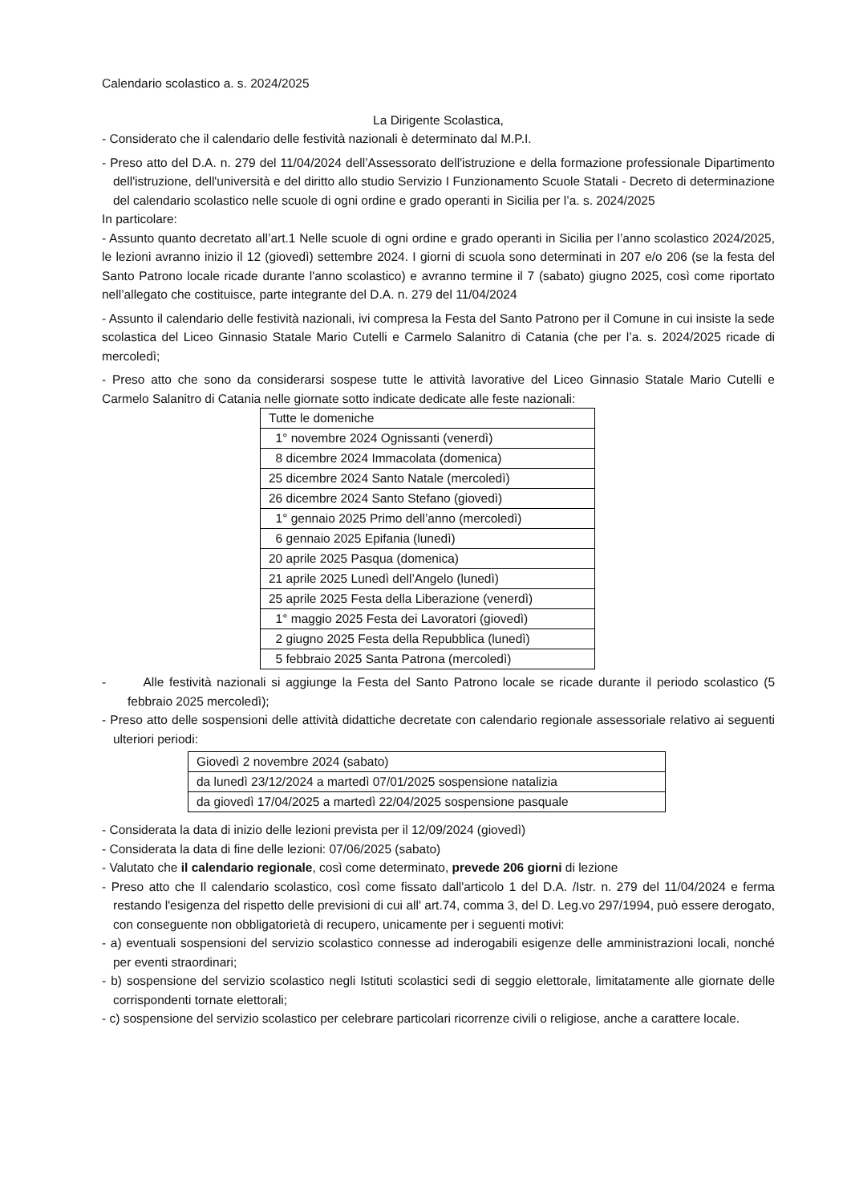Calendario scolastico a. s. 2024/2025
La Dirigente Scolastica,
- Considerato che il calendario delle festività nazionali è determinato dal M.P.I.
- Preso atto del D.A. n. 279 del 11/04/2024 dell’Assessorato dell'istruzione e della formazione professionale Dipartimento dell'istruzione, dell'università e del diritto allo studio Servizio I Funzionamento Scuole Statali - Decreto di determinazione del calendario scolastico nelle scuole di ogni ordine e grado operanti in Sicilia per l’a. s. 2024/2025
In particolare:
- Assunto quanto decretato all’art.1 Nelle scuole di ogni ordine e grado operanti in Sicilia per l’anno scolastico 2024/2025, le lezioni avranno inizio il 12 (giovedì) settembre 2024. I giorni di scuola sono determinati in 207 e/o 206 (se la festa del Santo Patrono locale ricade durante l'anno scolastico) e avranno termine il 7 (sabato) giugno 2025, così come riportato nell’allegato che costituisce, parte integrante del D.A. n. 279 del 11/04/2024
- Assunto il calendario delle festività nazionali, ivi compresa la Festa del Santo Patrono per il Comune in cui insiste la sede scolastica del Liceo Ginnasio Statale Mario Cutelli e Carmelo Salanitro di Catania (che per l’a. s. 2024/2025 ricade di mercoledì;
- Preso atto che sono da considerarsi sospese tutte le attività lavorative del Liceo Ginnasio Statale Mario Cutelli e Carmelo Salanitro di Catania nelle giornate sotto indicate dedicate alle feste nazionali:
| Tutte le domeniche |
| 1° novembre 2024 Ognissanti (venerdì) |
| 8 dicembre 2024 Immacolata (domenica) |
| 25 dicembre 2024 Santo Natale (mercoledì) |
| 26 dicembre 2024 Santo Stefano (giovedì) |
| 1° gennaio 2025 Primo dell’anno (mercoledì) |
| 6 gennaio 2025 Epifania (lunedì) |
| 20 aprile 2025 Pasqua (domenica) |
| 21 aprile 2025 Lunedì dell’Angelo (lunedì) |
| 25 aprile 2025 Festa della Liberazione (venerdì) |
| 1° maggio 2025 Festa dei Lavoratori (giovedì) |
| 2 giugno 2025 Festa della Repubblica (lunedì) |
| 5 febbraio 2025 Santa Patrona (mercoledì) |
- Alle festività nazionali si aggiunge la Festa del Santo Patrono locale se ricade durante il periodo scolastico (5 febbraio 2025 mercoledì);
- Preso atto delle sospensioni delle attività didattiche decretate con calendario regionale assessoriale relativo ai seguenti ulteriori periodi:
| Giovedì 2 novembre 2024 (sabato) |
| da lunedì 23/12/2024 a martedì 07/01/2025 sospensione natalizia |
| da giovedì 17/04/2025 a martedì 22/04/2025 sospensione pasquale |
- Considerata la data di inizio delle lezioni prevista per il 12/09/2024 (giovedì)
- Considerata la data di fine delle lezioni: 07/06/2025 (sabato)
- Valutato che il calendario regionale, così come determinato, prevede 206 giorni di lezione
- Preso atto che Il calendario scolastico, così come fissato dall'articolo 1 del D.A. /Istr. n. 279 del 11/04/2024 e ferma restando l'esigenza del rispetto delle previsioni di cui all' art.74, comma 3, del D. Leg.vo 297/1994, può essere derogato, con conseguente non obbligatorietà di recupero, unicamente per i seguenti motivi:
- a) eventuali sospensioni del servizio scolastico connesse ad inderogabili esigenze delle amministrazioni locali, nonché per eventi straordinari;
- b) sospensione del servizio scolastico negli Istituti scolastici sedi di seggio elettorale, limitatamente alle giornate delle corrispondenti tornate elettorali;
- c) sospensione del servizio scolastico per celebrare particolari ricorrenze civili o religiose, anche a carattere locale.